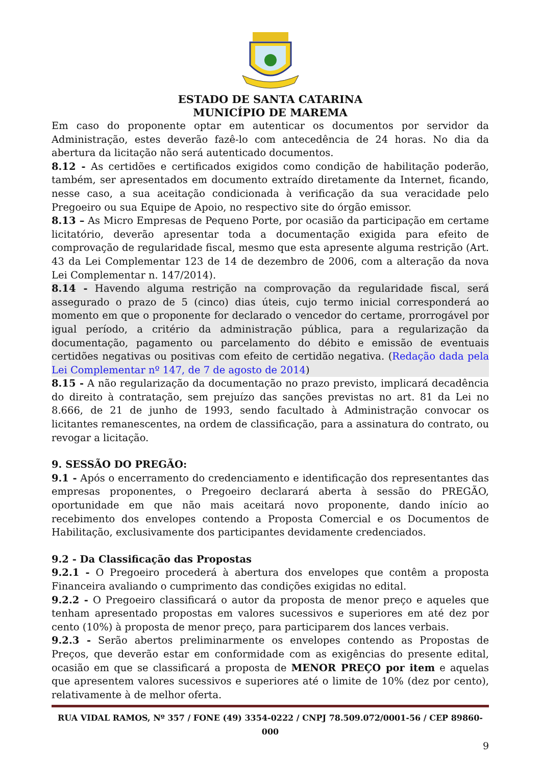ESTADO DE SANTA CATARINA
MUNICÍPIO DE MAREMA
Em caso do proponente optar em autenticar os documentos por servidor da Administração, estes deverão fazê-lo com antecedência de 24 horas. No dia da abertura da licitação não será autenticado documentos.
8.12 - As certidões e certificados exigidos como condição de habilitação poderão, também, ser apresentados em documento extraído diretamente da Internet, ficando, nesse caso, a sua aceitação condicionada à verificação da sua veracidade pelo Pregoeiro ou sua Equipe de Apoio, no respectivo site do órgão emissor.
8.13 – As Micro Empresas de Pequeno Porte, por ocasião da participação em certame licitatório, deverão apresentar toda a documentação exigida para efeito de comprovação de regularidade fiscal, mesmo que esta apresente alguma restrição (Art. 43 da Lei Complementar 123 de 14 de dezembro de 2006, com a alteração da nova Lei Complementar n. 147/2014).
8.14 - Havendo alguma restrição na comprovação da regularidade fiscal, será assegurado o prazo de 5 (cinco) dias úteis, cujo termo inicial corresponderá ao momento em que o proponente for declarado o vencedor do certame, prorrogável por igual período, a critério da administração pública, para a regularização da documentação, pagamento ou parcelamento do débito e emissão de eventuais certidões negativas ou positivas com efeito de certidão negativa. (Redação dada pela Lei Complementar nº 147, de 7 de agosto de 2014)
8.15 - A não regularização da documentação no prazo previsto, implicará decadência do direito à contratação, sem prejuízo das sanções previstas no art. 81 da Lei no 8.666, de 21 de junho de 1993, sendo facultado à Administração convocar os licitantes remanescentes, na ordem de classificação, para a assinatura do contrato, ou revogar a licitação.
9. SESSÃO DO PREGÃO:
9.1 - Após o encerramento do credenciamento e identificação dos representantes das empresas proponentes, o Pregoeiro declarará aberta à sessão do PREGÃO, oportunidade em que não mais aceitará novo proponente, dando início ao recebimento dos envelopes contendo a Proposta Comercial e os Documentos de Habilitação, exclusivamente dos participantes devidamente credenciados.
9.2 - Da Classificação das Propostas
9.2.1 - O Pregoeiro procederá à abertura dos envelopes que contêm a proposta Financeira avaliando o cumprimento das condições exigidas no edital.
9.2.2 - O Pregoeiro classificará o autor da proposta de menor preço e aqueles que tenham apresentado propostas em valores sucessivos e superiores em até dez por cento (10%) à proposta de menor preço, para participarem dos lances verbais.
9.2.3 - Serão abertos preliminarmente os envelopes contendo as Propostas de Preços, que deverão estar em conformidade com as exigências do presente edital, ocasião em que se classificará a proposta de MENOR PREÇO por item e aquelas que apresentem valores sucessivos e superiores até o limite de 10% (dez por cento), relativamente à de melhor oferta.
RUA VIDAL RAMOS, Nº 357 / FONE (49) 3354-0222 / CNPJ 78.509.072/0001-56 / CEP 89860-000
9